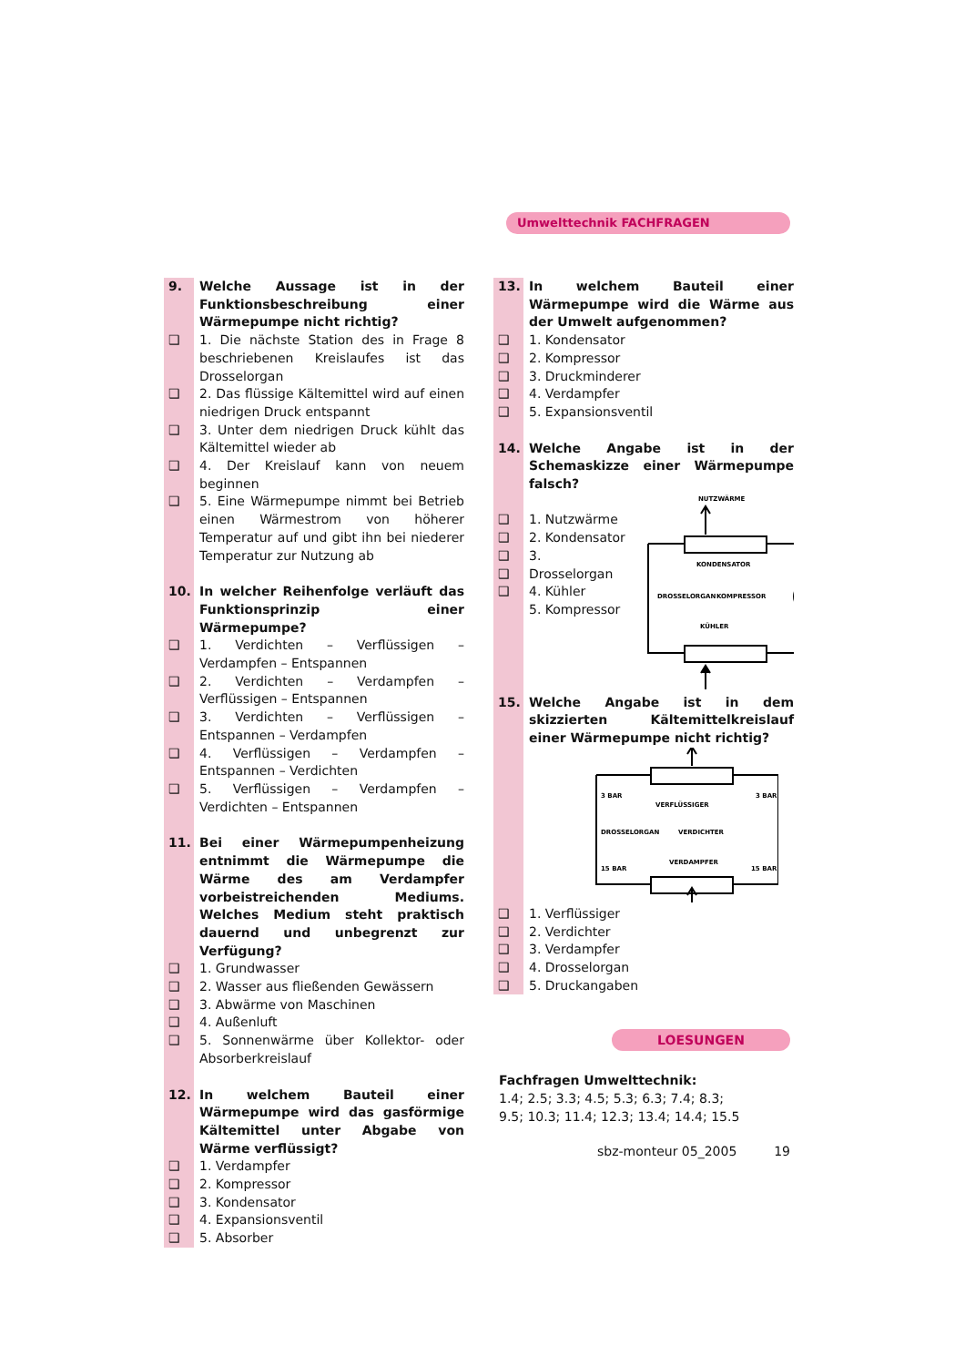Umwelttechnik FACHFRAGEN
9. Welche Aussage ist in der Funktionsbeschreibung einer Wärmepumpe nicht richtig?
❑ 1. Die nächste Station des in Frage 8 beschriebenen Kreislaufes ist das Drosselorgan
❑ 2. Das flüssige Kältemittel wird auf einen niedrigen Druck entspannt
❑ 3. Unter dem niedrigen Druck kühlt das Kältemittel wieder ab
❑ 4. Der Kreislauf kann von neuem beginnen
❑ 5. Eine Wärmepumpe nimmt bei Betrieb einen Wärmestrom von höherer Temperatur auf und gibt ihn bei niederer Temperatur zur Nutzung ab
10. In welcher Reihenfolge verläuft das Funktionsprinzip einer Wärmepumpe?
❑ 1. Verdichten – Verflüssigen – Verdampfen – Entspannen
❑ 2. Verdichten – Verdampfen – Verflüssigen – Entspannen
❑ 3. Verdichten – Verflüssigen – Entspannen – Verdampfen
❑ 4. Verflüssigen – Verdampfen – Entspannen – Verdichten
❑ 5. Verflüssigen – Verdampfen – Verdichten – Entspannen
11. Bei einer Wärmepumpenheizung entnimmt die Wärmepumpe die Wärme des am Verdampfer vorbeistreichenden Mediums. Welches Medium steht praktisch dauernd und unbegrenzt zur Verfügung?
❑ 1. Grundwasser
❑ 2. Wasser aus fließenden Gewässern
❑ 3. Abwärme von Maschinen
❑ 4. Außenluft
❑ 5. Sonnenwärme über Kollektor- oder Absorberkreislauf
12. In welchem Bauteil einer Wärmepumpe wird das gasförmige Kältemittel unter Abgabe von Wärme verflüssigt?
❑ 1. Verdampfer
❑ 2. Kompressor
❑ 3. Kondensator
❑ 4. Expansionsventil
❑ 5. Absorber
13. In welchem Bauteil einer Wärmepumpe wird die Wärme aus der Umwelt aufgenommen?
❑ 1. Kondensator
❑ 2. Kompressor
❑ 3. Druckminderer
❑ 4. Verdampfer
❑ 5. Expansionsventil
14. Welche Angabe ist in der Schemaskizze einer Wärmepumpe falsch?
❑
❑
❑
❑
❑
1. Nutzwärme
2. Kondensator
3. Drosselorgan
4. Kühler
5. Kompressor
NUTZWÄRME
KONDENSATOR
DROSSELORGAN
KOMPRESSOR
KÜHLER
15. Welche Angabe ist in dem skizzierten Kältemittelkreislauf einer Wärmepumpe nicht richtig?
3 BAR
3 BAR
VERFLÜSSIGER
DROSSELORGAN
VERDICHTER
VERDAMPFER
15 BAR
15 BAR
❑ 1. Verflüssiger
❑ 2. Verdichter
❑ 3. Verdampfer
❑ 4. Drosselorgan
❑ 5. Druckangaben
LOESUNGEN
Fachfragen Umwelttechnik:
1.4; 2.5; 3.3; 4.5; 5.3; 6.3; 7.4; 8.3;
9.5; 10.3; 11.4; 12.3; 13.4; 14.4; 15.5
sbz-monteur 05_2005 19